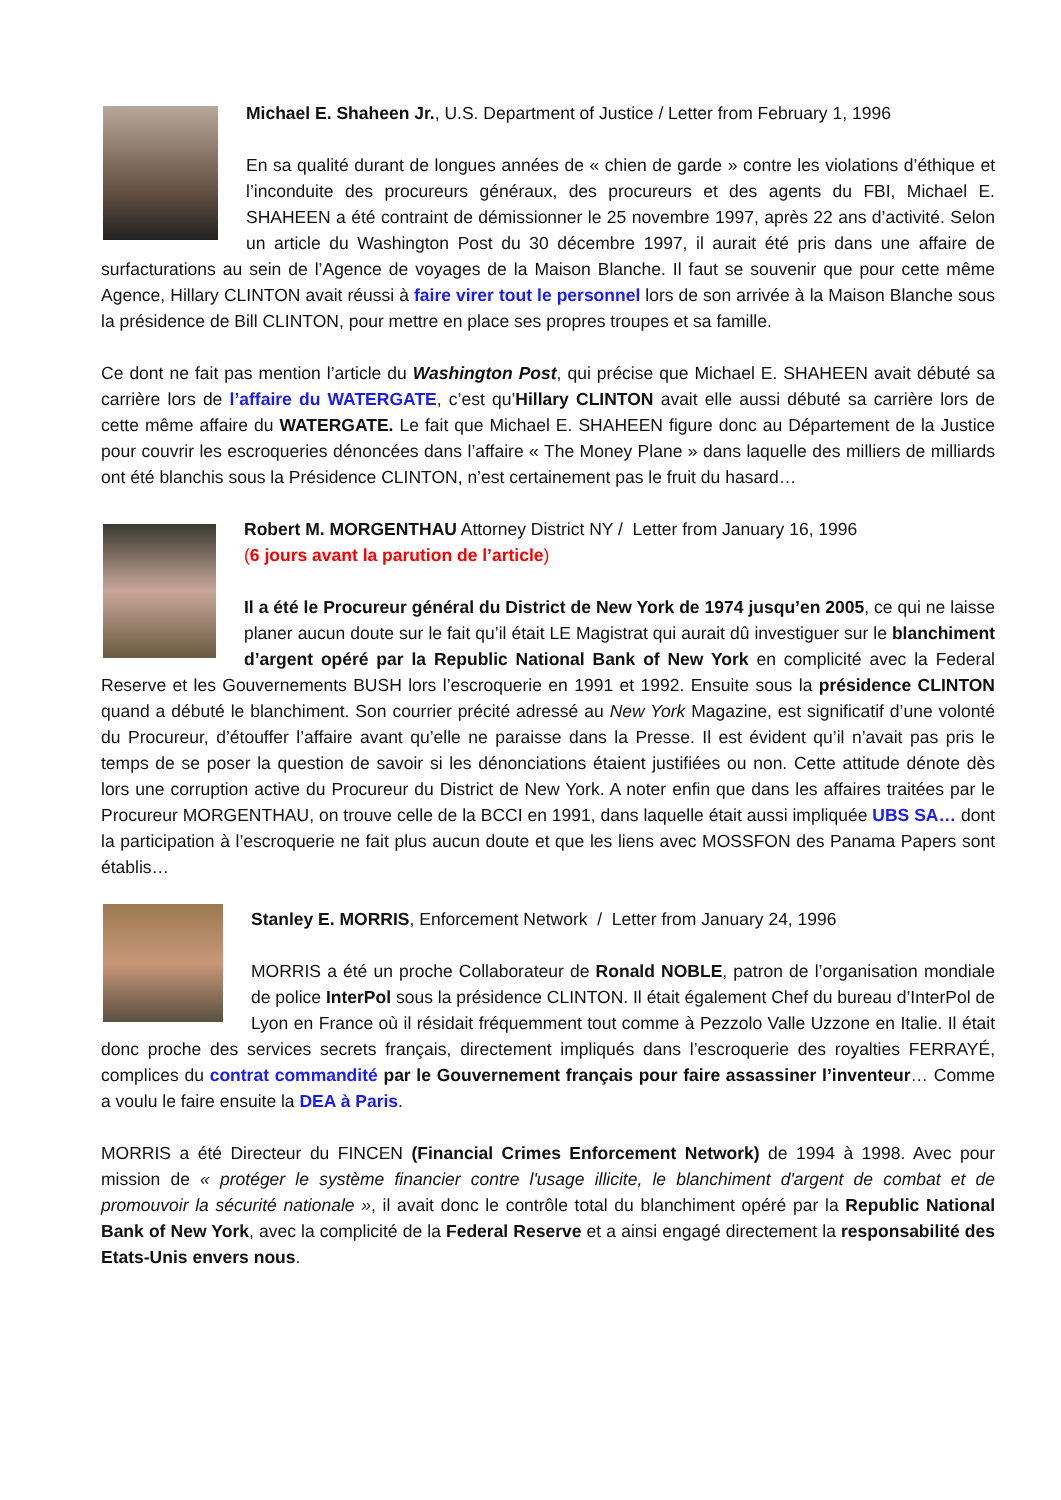Michael E. Shaheen Jr., U.S. Department of Justice / Letter from February 1, 1996
En sa qualité durant de longues années de « chien de garde » contre les violations d’éthique et l’inconduite des procureurs généraux, des procureurs et des agents du FBI, Michael E. SHAHEEN a été contraint de démissionner le 25 novembre 1997, après 22 ans d’activité. Selon un article du Washington Post du 30 décembre 1997, il aurait été pris dans une affaire de surfacturations au sein de l’Agence de voyages de la Maison Blanche. Il faut se souvenir que pour cette même Agence, Hillary CLINTON avait réussi à faire virer tout le personnel lors de son arrivée à la Maison Blanche sous la présidence de Bill CLINTON, pour mettre en place ses propres troupes et sa famille.
Ce dont ne fait pas mention l’article du Washington Post, qui précise que Michael E. SHAHEEN avait débuté sa carrière lors de l’affaire du WATERGATE, c’est qu’Hillary CLINTON avait elle aussi débuté sa carrière lors de cette même affaire du WATERGATE. Le fait que Michael E. SHAHEEN figure donc au Département de la Justice pour couvrir les escroqueries dénoncées dans l’affaire « The Money Plane » dans laquelle des milliers de milliards ont été blanchis sous la Présidence CLINTON, n’est certainement pas le fruit du hasard…
Robert M. MORGENTHAU Attorney District NY / Letter from January 16, 1996
(6 jours avant la parution de l’article)
Il a été le Procureur général du District de New York de 1974 jusqu’en 2005, ce qui ne laisse planer aucun doute sur le fait qu’il était LE Magistrat qui aurait dû investiguer sur le blanchiment d’argent opéré par la Republic National Bank of New York en complicité avec la Federal Reserve et les Gouvernements BUSH lors l’escroquerie en 1991 et 1992. Ensuite sous la présidence CLINTON quand a débuté le blanchiment. Son courrier précité adressé au New York Magazine, est significatif d’une volonté du Procureur, d’étouffer l’affaire avant qu’elle ne paraisse dans la Presse. Il est évident qu’il n’avait pas pris le temps de se poser la question de savoir si les dénonciations étaient justifiées ou non. Cette attitude dénote dès lors une corruption active du Procureur du District de New York. A noter enfin que dans les affaires traitées par le Procureur MORGENTHAU, on trouve celle de la BCCI en 1991, dans laquelle était aussi impliquée UBS SA… dont la participation à l’escroquerie ne fait plus aucun doute et que les liens avec MOSSFON des Panama Papers sont établis…
Stanley E. MORRIS, Enforcement Network / Letter from January 24, 1996
MORRIS a été un proche Collaborateur de Ronald NOBLE, patron de l’organisation mondiale de police InterPol sous la présidence CLINTON. Il était également Chef du bureau d’InterPol de Lyon en France où il résidait fréquemment tout comme à Pezzolo Valle Uzzone en Italie. Il était donc proche des services secrets français, directement impliqués dans l’escroquerie des royalties FERRAYÉ, complices du contrat commandité par le Gouvernement français pour faire assassiner l’inventeur… Comme a voulu le faire ensuite la DEA à Paris.
MORRIS a été Directeur du FINCEN (Financial Crimes Enforcement Network) de 1994 à 1998. Avec pour mission de « protéger le système financier contre l'usage illicite, le blanchiment d'argent de combat et de promouvoir la sécurité nationale », il avait donc le contrôle total du blanchiment opéré par la Republic National Bank of New York, avec la complicité de la Federal Reserve et a ainsi engagé directement la responsabilité des Etats-Unis envers nous.